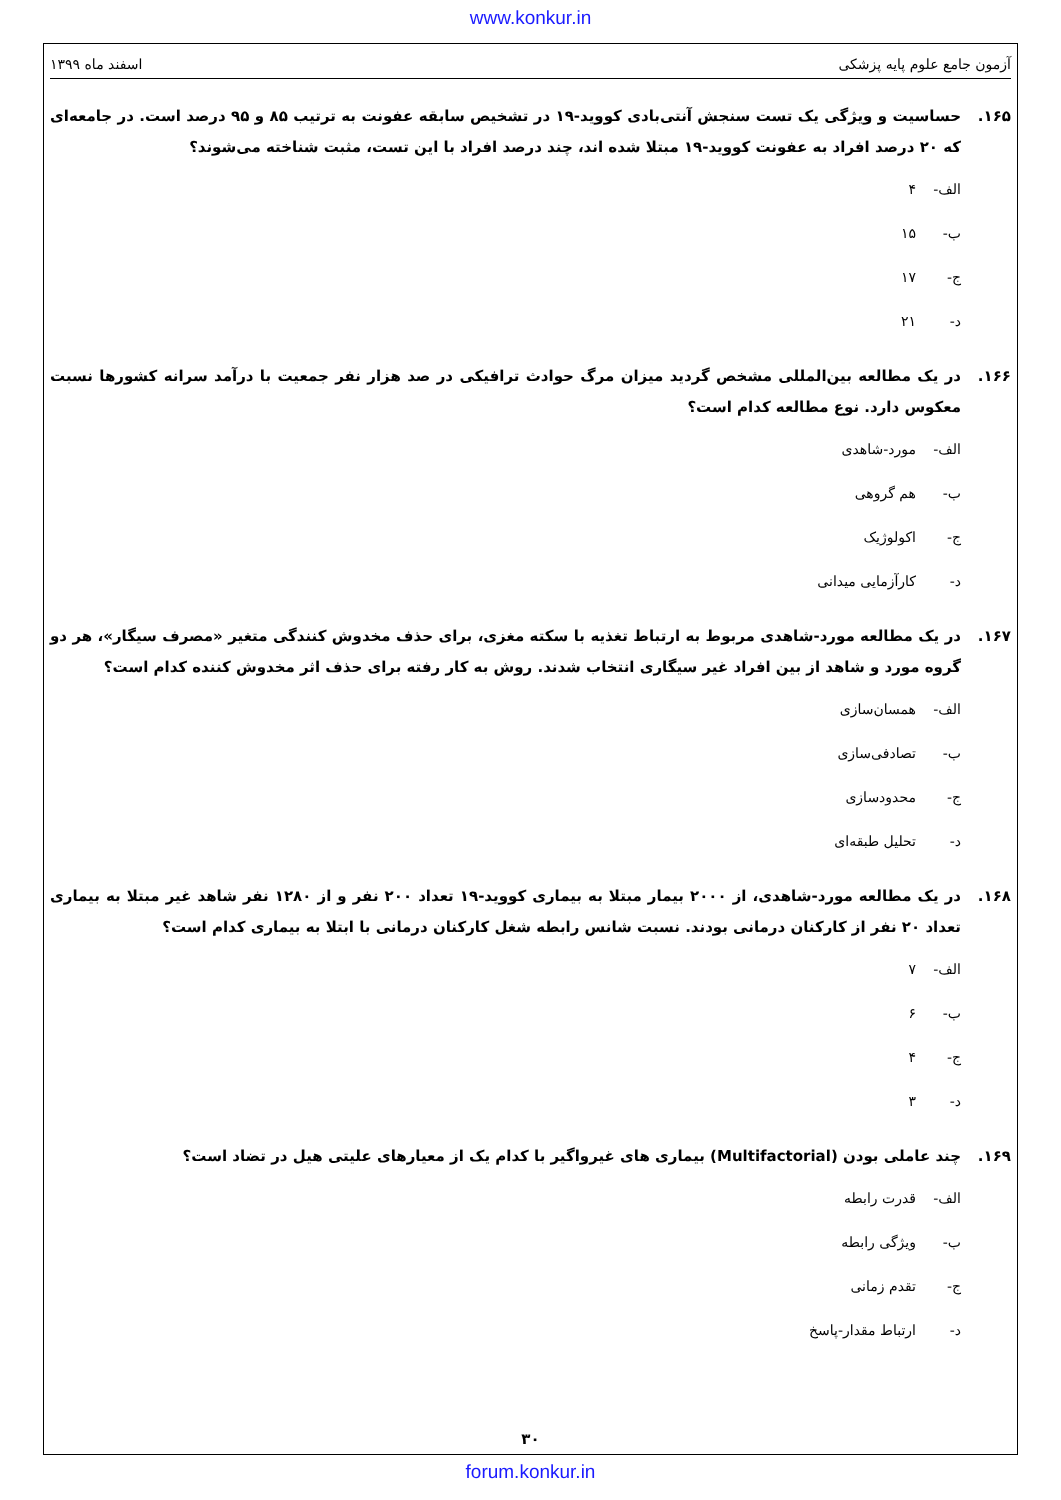www.konkur.in
آزمون جامع علوم پایه پزشکی اسفند ماه ۱۳۹۹
۱۶۵. حساسیت و ویژگی یک تست سنجش آنتی‌بادی کووید-۱۹ در تشخیص سابقه عفونت به ترتیب ۸۵ و ۹۵ درصد است. در جامعه‌ای که ۲۰ درصد افراد به عفونت کووید-۱۹ مبتلا شده اند، چند درصد افراد با این تست، مثبت شناخته می‌شوند؟
الف- ۴
ب- ۱۵
ج- ۱۷
د- ۲۱
۱۶۶. در یک مطالعه بین‌المللی مشخص گردید میزان مرگ حوادث ترافیکی در صد هزار نفر جمعیت با درآمد سرانه کشورها نسبت معکوس دارد. نوع مطالعه کدام است؟
الف- مورد-شاهدی
ب- هم گروهی
ج- اکولوژیک
د- کارآزمایی میدانی
۱۶۷. در یک مطالعه مورد-شاهدی مربوط به ارتباط تغذیه با سکته مغزی، برای حذف مخدوش کنندگی متغیر «مصرف سیگار»، هر دو گروه مورد و شاهد از بین افراد غیر سیگاری انتخاب شدند. روش به کار رفته برای حذف اثر مخدوش کننده کدام است؟
الف- همسان‌سازی
ب- تصادفی‌سازی
ج- محدودسازی
د- تحلیل طبقه‌ای
۱۶۸. در یک مطالعه مورد-شاهدی، از ۲۰۰۰ بیمار مبتلا به بیماری کووید-۱۹ تعداد ۲۰۰ نفر و از ۱۲۸۰ نفر شاهد غیر مبتلا به بیماری تعداد ۲۰ نفر از کارکنان درمانی بودند. نسبت شانس رابطه شغل کارکنان درمانی با ابتلا به بیماری کدام است؟
الف- ۷
ب- ۶
ج- ۴
د- ۳
۱۶۹. چند عاملی بودن (Multifactorial) بیماری های غیرواگیر با کدام یک از معیارهای علیتی هیل در تضاد است؟
الف- قدرت رابطه
ب- ویژگی رابطه
ج- تقدم زمانی
د- ارتباط مقدار-پاسخ
۳۰
forum.konkur.in